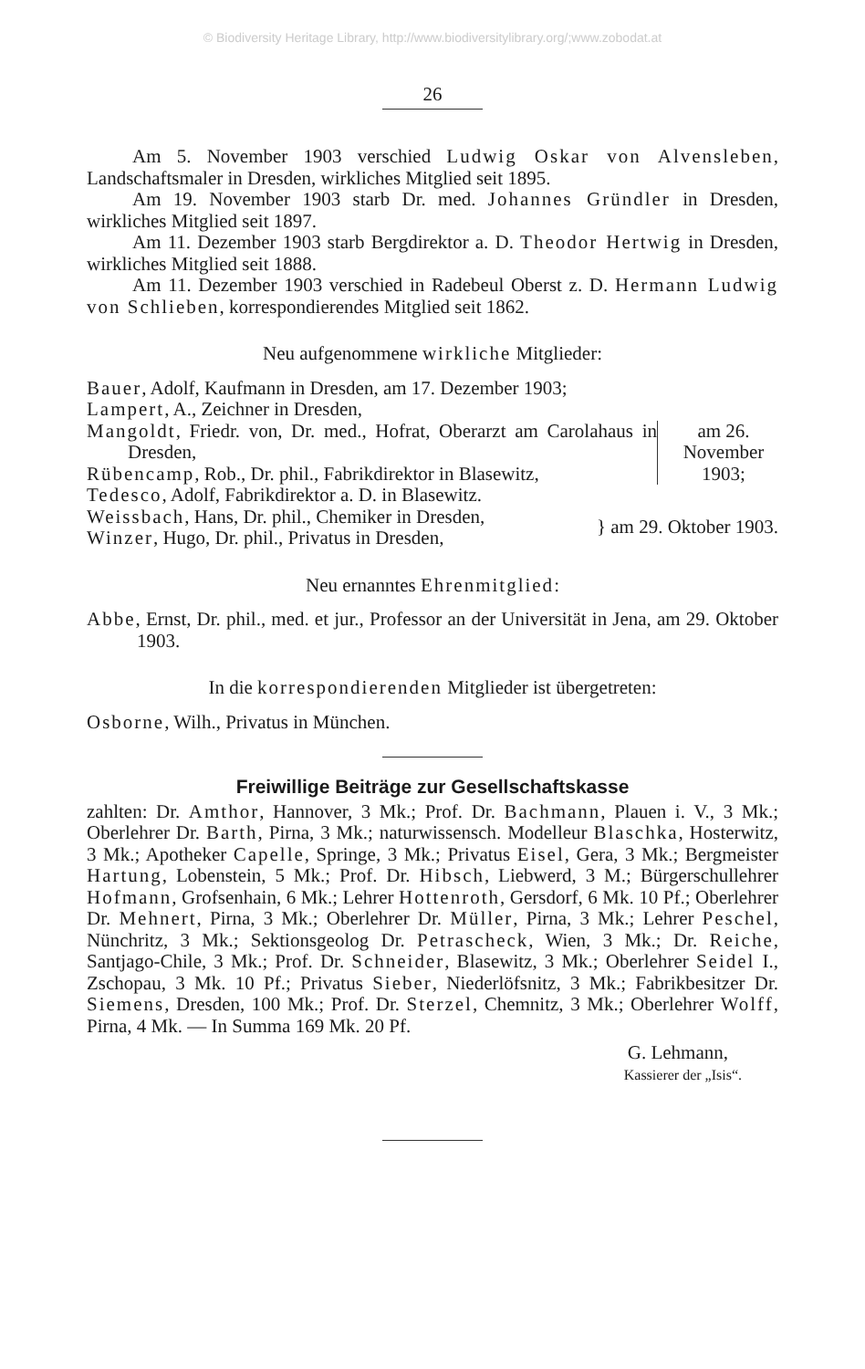© Biodiversity Heritage Library, http://www.biodiversitylibrary.org/;www.zobodat.at
26
Am 5. November 1903 verschied Ludwig Oskar von Alvensleben, Landschaftsmaler in Dresden, wirkliches Mitglied seit 1895.
Am 19. November 1903 starb Dr. med. Johannes Gründler in Dresden, wirkliches Mitglied seit 1897.
Am 11. Dezember 1903 starb Bergdirektor a. D. Theodor Hertwig in Dresden, wirkliches Mitglied seit 1888.
Am 11. Dezember 1903 verschied in Radebeul Oberst z. D. Hermann Ludwig von Schlieben, korrespondierendes Mitglied seit 1862.
Neu aufgenommene wirkliche Mitglieder:
Bauer, Adolf, Kaufmann in Dresden, am 17. Dezember 1903;
Lampert, A., Zeichner in Dresden,
Mangoldt, Friedr. von, Dr. med., Hofrat, Oberarzt am Carolahaus in Dresden,
Rübencamp, Rob., Dr. phil., Fabrikdirektor in Blasewitz,
Tedesco, Adolf, Fabrikdirektor a. D. in Blasewitz.
am 26. November 1903;
Weissbach, Hans, Dr. phil., Chemiker in Dresden,
Winzer, Hugo, Dr. phil., Privatus in Dresden,
} am 29. Oktober 1903.
Neu ernanntes Ehrenmitglied:
Abbe, Ernst, Dr. phil., med. et jur., Professor an der Universität in Jena, am 29. Oktober 1903.
In die korrespondierenden Mitglieder ist übergetreten:
Osborne, Wilh., Privatus in München.
Freiwillige Beiträge zur Gesellschaftskasse
zahlten: Dr. Amthor, Hannover, 3 Mk.; Prof. Dr. Bachmann, Plauen i. V., 3 Mk.; Oberlehrer Dr. Barth, Pirna, 3 Mk.; naturwissensch. Modelleur Blaschka, Hosterwitz, 3 Mk.; Apotheker Capelle, Springe, 3 Mk.; Privatus Eisel, Gera, 3 Mk.; Bergmeister Hartung, Lobenstein, 5 Mk.; Prof. Dr. Hibsch, Liebwerd, 3 M.; Bürgerschullehrer Hofmann, Grofsenhain, 6 Mk.; Lehrer Hottenroth, Gersdorf, 6 Mk. 10 Pf.; Oberlehrer Dr. Mehnert, Pirna, 3 Mk.; Oberlehrer Dr. Müller, Pirna, 3 Mk.; Lehrer Peschel, Nünchritz, 3 Mk.; Sektionsgeolog Dr. Petrascheck, Wien, 3 Mk.; Dr. Reiche, Santjago-Chile, 3 Mk.; Prof. Dr. Schneider, Blasewitz, 3 Mk.; Oberlehrer Seidel I., Zschopau, 3 Mk. 10 Pf.; Privatus Sieber, Niederlöfsnitz, 3 Mk.; Fabrikbesitzer Dr. Siemens, Dresden, 100 Mk.; Prof. Dr. Sterzel, Chemnitz, 3 Mk.; Oberlehrer Wolff, Pirna, 4 Mk. — In Summa 169 Mk. 20 Pf.
G. Lehmann,
Kassierer der „Isis“.